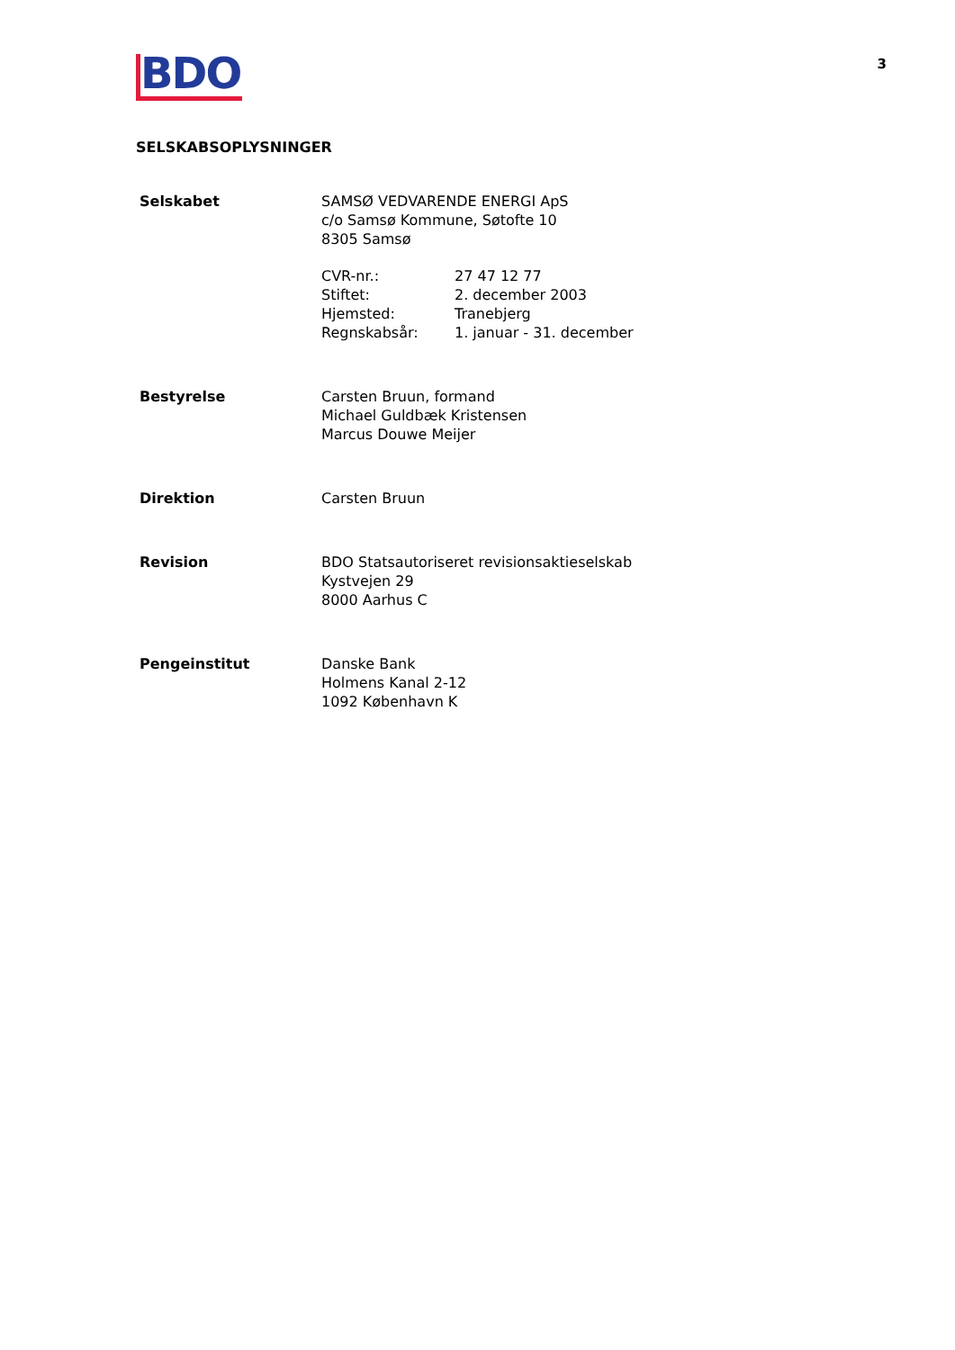3
BDO
SELSKABSOPLYSNINGER
| Selskabet | SAMSØ VEDVARENDE ENERGI ApS c/o Samsø Kommune, Søtofte 10 8305 Samsø / CVR-nr.: / 27 47 12 77 / / Stiftet: / 2. december 2003 / / Hjemsted: / Tranebjerg / / Regnskabsår: / 1. januar - 31. december / |
| Bestyrelse | Carsten Bruun, formand Michael Guldbæk Kristensen Marcus Douwe Meijer |
| Direktion | Carsten Bruun |
| Revision | BDO Statsautoriseret revisionsaktieselskab Kystvejen 29 8000 Aarhus C |
| Pengeinstitut | Danske Bank Holmens Kanal 2-12 1092 København K |